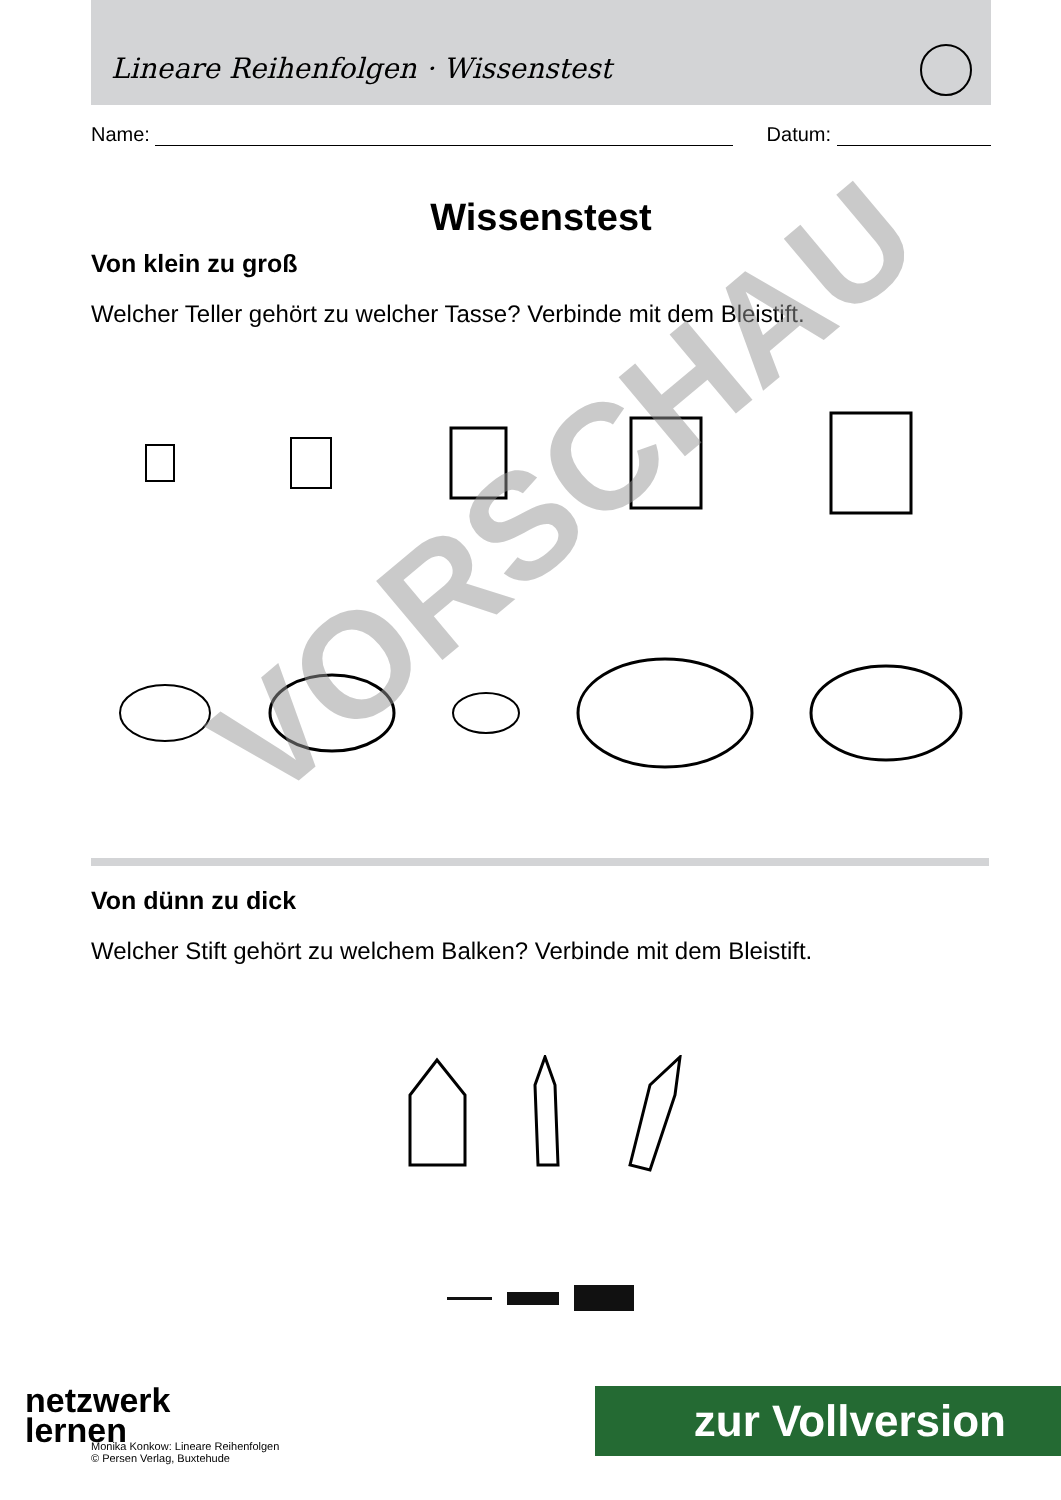Lineare Reihenfolgen · Wissenstest
Name:
Datum:
Wissenstest
Von klein zu groß
Welcher Teller gehört zu welcher Tasse? Verbinde mit dem Bleistift.
Von dünn zu dick
Welcher Stift gehört zu welchem Balken? Verbinde mit dem Bleistift.
VORSCHAU
netzwerk
lernen
Monika Konkow: Lineare Reihenfolgen
© Persen Verlag, Buxtehude
zur Vollversion